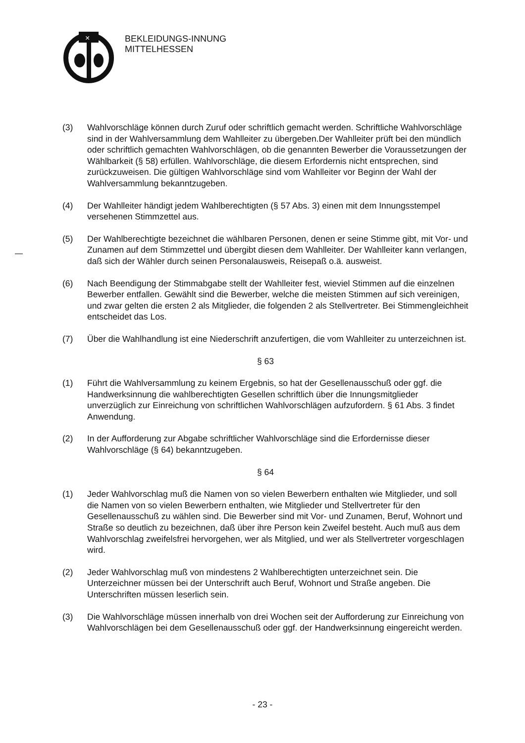×
BEKLEIDUNGS-INNUNG
MITTELHESSEN
(3) Wahlvorschläge können durch Zuruf oder schriftlich gemacht werden. Schriftliche Wahlvorschläge sind in der Wahlversammlung dem Wahlleiter zu übergeben.Der Wahlleiter prüft bei den mündlich oder schriftlich gemachten Wahlvorschlägen, ob die genannten Bewerber die Voraussetzungen der Wählbarkeit (§ 58) erfüllen. Wahlvorschläge, die diesem Erfordernis nicht entsprechen, sind zurückzuweisen. Die gültigen Wahlvorschläge sind vom Wahlleiter vor Beginn der Wahl der Wahlversammlung bekanntzugeben.
(4) Der Wahlleiter händigt jedem Wahlberechtigten (§ 57 Abs. 3) einen mit dem Innungsstempel versehenen Stimmzettel aus.
(5) Der Wahlberechtigte bezeichnet die wählbaren Personen, denen er seine Stimme gibt, mit Vor- und Zunamen auf dem Stimmzettel und übergibt diesen dem Wahlleiter. Der Wahlleiter kann verlangen, daß sich der Wähler durch seinen Personalausweis, Reisepaß o.ä. ausweist.
(6) Nach Beendigung der Stimmabgabe stellt der Wahlleiter fest, wieviel Stimmen auf die einzelnen Bewerber entfallen. Gewählt sind die Bewerber, welche die meisten Stimmen auf sich vereinigen, und zwar gelten die ersten 2 als Mitglieder, die folgenden 2 als Stellvertreter. Bei Stimmengleichheit entscheidet das Los.
(7) Über die Wahlhandlung ist eine Niederschrift anzufertigen, die vom Wahlleiter zu unterzeichnen ist.
§ 63
(1) Führt die Wahlversammlung zu keinem Ergebnis, so hat der Gesellenausschuß oder ggf. die Handwerksinnung die wahlberechtigten Gesellen schriftlich über die Innungsmitglieder unverzüglich zur Einreichung von schriftlichen Wahlvorschlägen aufzufordern. § 61 Abs. 3 findet Anwendung.
(2) In der Aufforderung zur Abgabe schriftlicher Wahlvorschläge sind die Erfordernisse dieser Wahlvorschläge (§ 64) bekanntzugeben.
§ 64
(1) Jeder Wahlvorschlag muß die Namen von so vielen Bewerbern enthalten wie Mitglieder, und soll die Namen von so vielen Bewerbern enthalten, wie Mitglieder und Stellvertreter für den Gesellenausschuß zu wählen sind. Die Bewerber sind mit Vor- und Zunamen, Beruf, Wohnort und Straße so deutlich zu bezeichnen, daß über ihre Person kein Zweifel besteht. Auch muß aus dem Wahlvorschlag zweifelsfrei hervorgehen, wer als Mitglied, und wer als Stellvertreter vorgeschlagen wird.
(2) Jeder Wahlvorschlag muß von mindestens 2 Wahlberechtigten unterzeichnet sein. Die Unterzeichner müssen bei der Unterschrift auch Beruf, Wohnort und Straße angeben. Die Unterschriften müssen leserlich sein.
(3) Die Wahlvorschläge müssen innerhalb von drei Wochen seit der Aufforderung zur Einreichung von Wahlvorschlägen bei dem Gesellenausschuß oder ggf. der Handwerksinnung eingereicht werden.
- 23 -